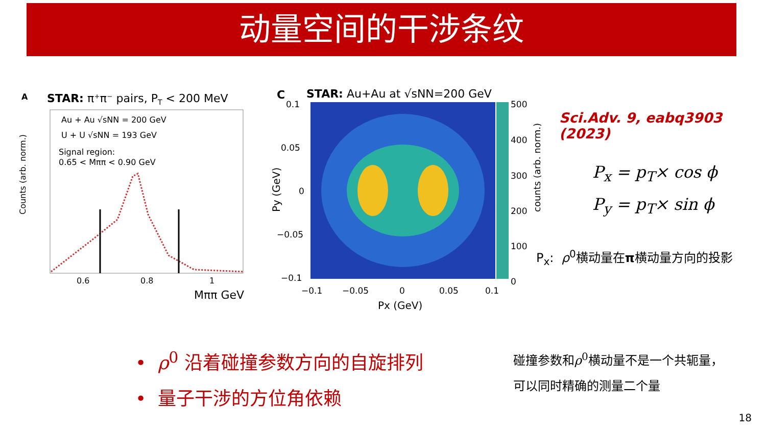动量空间的干涉条纹
A
STAR: π⁺π⁻ pairs, PT < 200 MeV
Au + Au √sNN = 200 GeV
U + U √sNN = 193 GeV
Signal region:
0.65 < Mππ < 0.90 GeV
Counts (arb. norm.)
0.6
0.8
1
Mππ GeV
C
STAR: Au+Au at √sNN=200 GeV
0.1
0.05
0
−0.05
−0.1
−0.1
−0.05
0
0.05
0.1
500
400
300
200
100
0
Px (GeV)
Py (GeV)
counts (arb. norm.)
Sci.Adv. 9, eabq3903 (2023)
P<sub>x</sub> = p<sub>T</sub>× cos ϕ
P<sub>y</sub> = p<sub>T</sub>× sin ϕ
P<sub>x</sub>: ρ<sup>0</sup>横动量在π横动量方向的投影
• ρ<sup>0</sup> 沿着碰撞参数方向的自旋排列
• 量子干涉的方位角依赖
碰撞参数和ρ<sup>0</sup>横动量不是一个共轭量，
可以同时精确的测量二个量
18